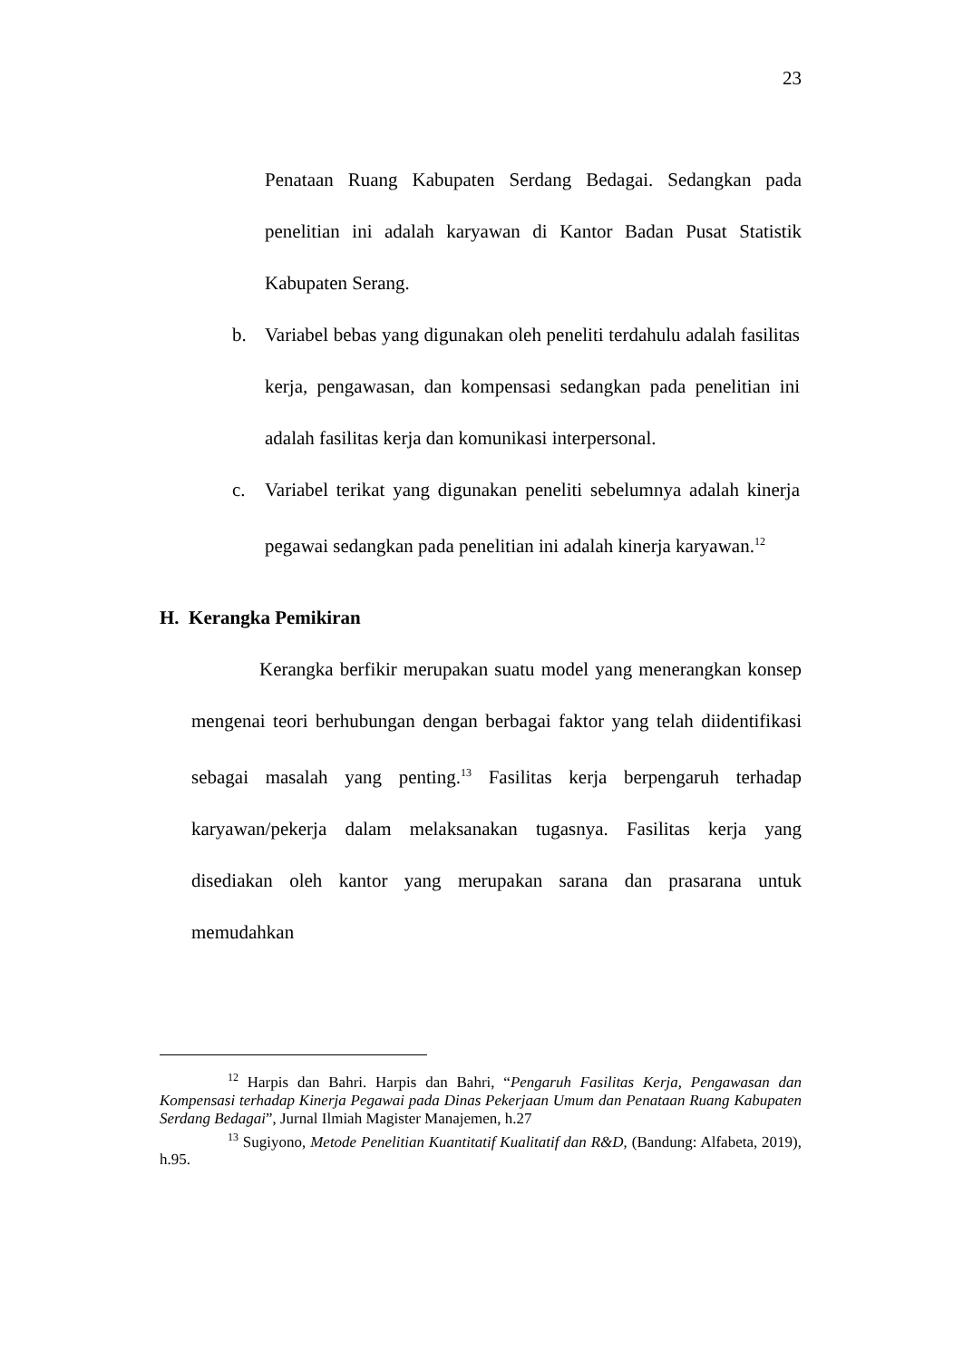23
Penataan Ruang Kabupaten Serdang Bedagai. Sedangkan pada penelitian ini adalah karyawan di Kantor Badan Pusat Statistik Kabupaten Serang.
b. Variabel bebas yang digunakan oleh peneliti terdahulu adalah fasilitas kerja, pengawasan, dan kompensasi sedangkan pada penelitian ini adalah fasilitas kerja dan komunikasi interpersonal.
c. Variabel terikat yang digunakan peneliti sebelumnya adalah kinerja pegawai sedangkan pada penelitian ini adalah kinerja karyawan.<sup>12</sup>
H. Kerangka Pemikiran
Kerangka berfikir merupakan suatu model yang menerangkan konsep mengenai teori berhubungan dengan berbagai faktor yang telah diidentifikasi sebagai masalah yang penting.<sup>13</sup> Fasilitas kerja berpengaruh terhadap karyawan/pekerja dalam melaksanakan tugasnya. Fasilitas kerja yang disediakan oleh kantor yang merupakan sarana dan prasarana untuk memudahkan
<sup>12</sup> Harpis dan Bahri. Harpis dan Bahri, “Pengaruh Fasilitas Kerja, Pengawasan dan Kompensasi terhadap Kinerja Pegawai pada Dinas Pekerjaan Umum dan Penataan Ruang Kabupaten Serdang Bedagai”, Jurnal Ilmiah Magister Manajemen, h.27
<sup>13</sup> Sugiyono, Metode Penelitian Kuantitatif Kualitatif dan R&D, (Bandung: Alfabeta, 2019), h.95.